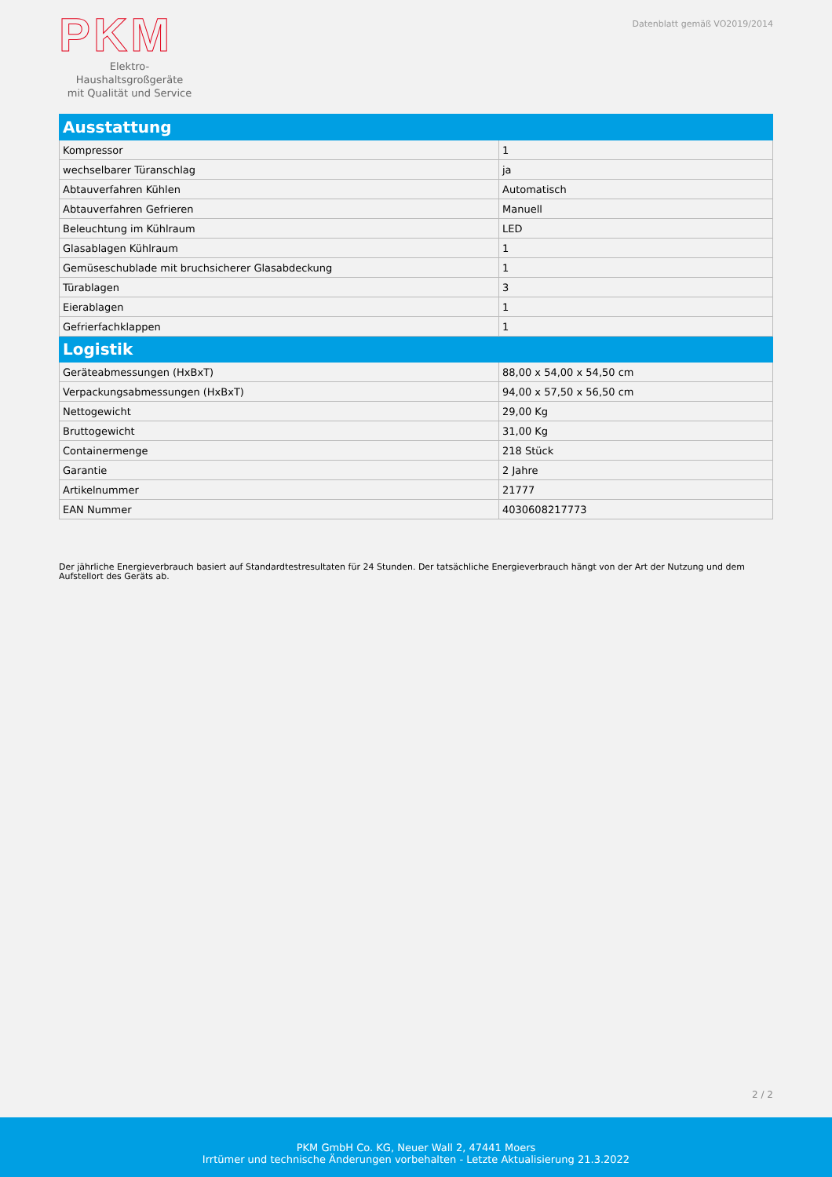PKM
Elektro-Haushaltsgroßgeräte
mit Qualität und Service
Datenblatt gemäß VO2019/2014
| Ausstattung | |
| --- | --- |
| Kompressor | 1 |
| wechselbarer Türanschlag | ja |
| Abtauverfahren Kühlen | Automatisch |
| Abtauverfahren Gefrieren | Manuell |
| Beleuchtung im Kühlraum | LED |
| Glasablagen Kühlraum | 1 |
| Gemüseschublade mit bruchsicherer Glasabdeckung | 1 |
| Türablagen | 3 |
| Eierablagen | 1 |
| Gefrierfachklappen | 1 |
| Logistik | |
| Geräteabmessungen (HxBxT) | 88,00 x 54,00 x 54,50 cm |
| Verpackungsabmessungen (HxBxT) | 94,00 x 57,50 x 56,50 cm |
| Nettogewicht | 29,00 Kg |
| Bruttogewicht | 31,00 Kg |
| Containermenge | 218 Stück |
| Garantie | 2 Jahre |
| Artikelnummer | 21777 |
| EAN Nummer | 4030608217773 |
Der jährliche Energieverbrauch basiert auf Standardtestresultaten für 24 Stunden. Der tatsächliche Energieverbrauch hängt von der Art der Nutzung und dem Aufstellort des Geräts ab.
2 / 2
PKM GmbH Co. KG, Neuer Wall 2, 47441 Moers
Irrtümer und technische Änderungen vorbehalten - Letzte Aktualisierung 21.3.2022